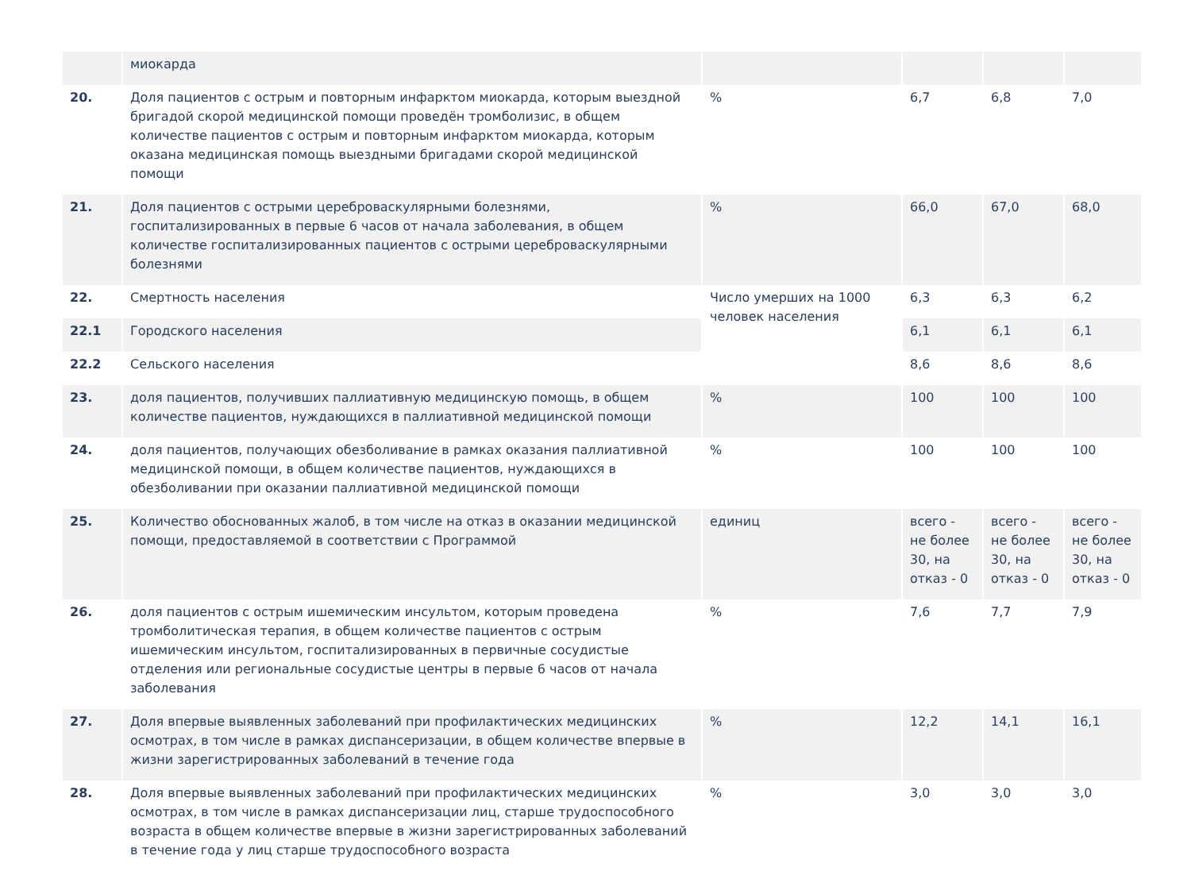| | миокарда | | | | |
| 20. | Доля пациентов с острым и повторным инфарктом миокарда, которым выездной бригадой скорой медицинской помощи проведён тромболизис, в общем количестве пациентов с острым и повторным инфарктом миокарда, которым оказана медицинская помощь выездными бригадами скорой медицинской помощи | % | 6,7 | 6,8 | 7,0 |
| 21. | Доля пациентов с острыми цереброваскулярными болезнями, госпитализированных в первые 6 часов от начала заболевания, в общем количестве госпитализированных пациентов с острыми цереброваскулярными болезнями | % | 66,0 | 67,0 | 68,0 |
| 22. | Смертность населения | Число умерших на 1000 человек населения | 6,3 | 6,3 | 6,2 |
| 22.1 | Городского населения | | 6,1 | 6,1 | 6,1 |
| 22.2 | Сельского населения | | 8,6 | 8,6 | 8,6 |
| 23. | доля пациентов, получивших паллиативную медицинскую помощь, в общем количестве пациентов, нуждающихся в паллиативной медицинской помощи | % | 100 | 100 | 100 |
| 24. | доля пациентов, получающих обезболивание в рамках оказания паллиативной медицинской помощи, в общем количестве пациентов, нуждающихся в обезболивании при оказании паллиативной медицинской помощи | % | 100 | 100 | 100 |
| 25. | Количество обоснованных жалоб, в том числе на отказ в оказании медицинской помощи, предоставляемой в соответствии с Программой | единиц | всего - не более 30, на отказ - 0 | всего - не более 30, на отказ - 0 | всего - не более 30, на отказ - 0 |
| 26. | доля пациентов с острым ишемическим инсультом, которым проведена тромболитическая терапия, в общем количестве пациентов с острым ишемическим инсультом, госпитализированных в первичные сосудистые отделения или региональные сосудистые центры в первые 6 часов от начала заболевания | % | 7,6 | 7,7 | 7,9 |
| 27. | Доля впервые выявленных заболеваний при профилактических медицинских осмотрах, в том числе в рамках диспансеризации, в общем количестве впервые в жизни зарегистрированных заболеваний в течение года | % | 12,2 | 14,1 | 16,1 |
| 28. | Доля впервые выявленных заболеваний при профилактических медицинских осмотрах, в том числе в рамках диспансеризации лиц, старше трудоспособного возраста в общем количестве впервые в жизни зарегистрированных заболеваний в течение года у лиц старше трудоспособного возраста | % | 3,0 | 3,0 | 3,0 |